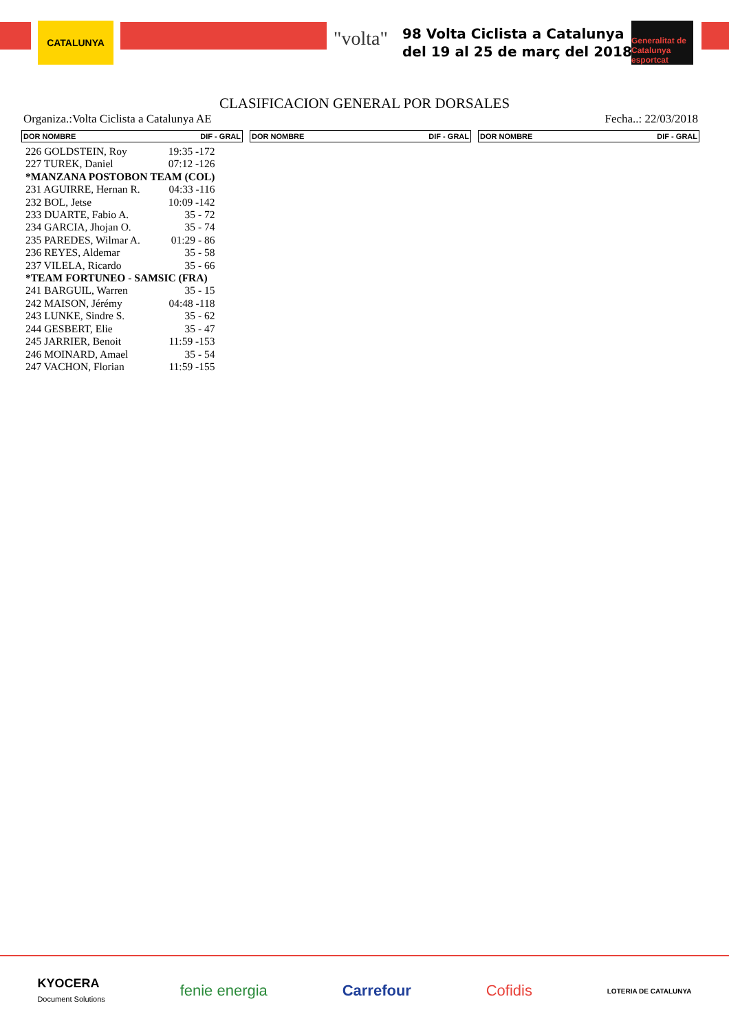CATALUNYA
"volta"
98 Volta Ciclista a Catalunya
del 19 al 25 de març del 2018
Generalitat de Catalunya
esportcat
CLASIFICACION GENERAL POR DORSALES
Organiza.:Volta Ciclista a Catalunya AE Fecha..: 22/03/2018
DOR NOMBRE DIF - GRAL DOR NOMBRE DIF - GRAL DOR NOMBRE DIF - GRAL
| 226 GOLDSTEIN, Roy | 19:35 -172 |
| 227 TUREK, Daniel | 07:12 -126 |
| *MANZANA POSTOBON TEAM (COL) | |
| 231 AGUIRRE, Hernan R. | 04:33 -116 |
| 232 BOL, Jetse | 10:09 -142 |
| 233 DUARTE, Fabio A. | 35 - 72 |
| 234 GARCIA, Jhojan O. | 35 - 74 |
| 235 PAREDES, Wilmar A. | 01:29 - 86 |
| 236 REYES, Aldemar | 35 - 58 |
| 237 VILELA, Ricardo | 35 - 66 |
| *TEAM FORTUNEO - SAMSIC (FRA) | |
| 241 BARGUIL, Warren | 35 - 15 |
| 242 MAISON, Jérémy | 04:48 -118 |
| 243 LUNKE, Sindre S. | 35 - 62 |
| 244 GESBERT, Elie | 35 - 47 |
| 245 JARRIER, Benoit | 11:59 -153 |
| 246 MOINARD, Amael | 35 - 54 |
| 247 VACHON, Florian | 11:59 -155 |
KYOCERA
Document Solutions fenie energia Carrefour Cofidis LOTERIA DE CATALUNYA